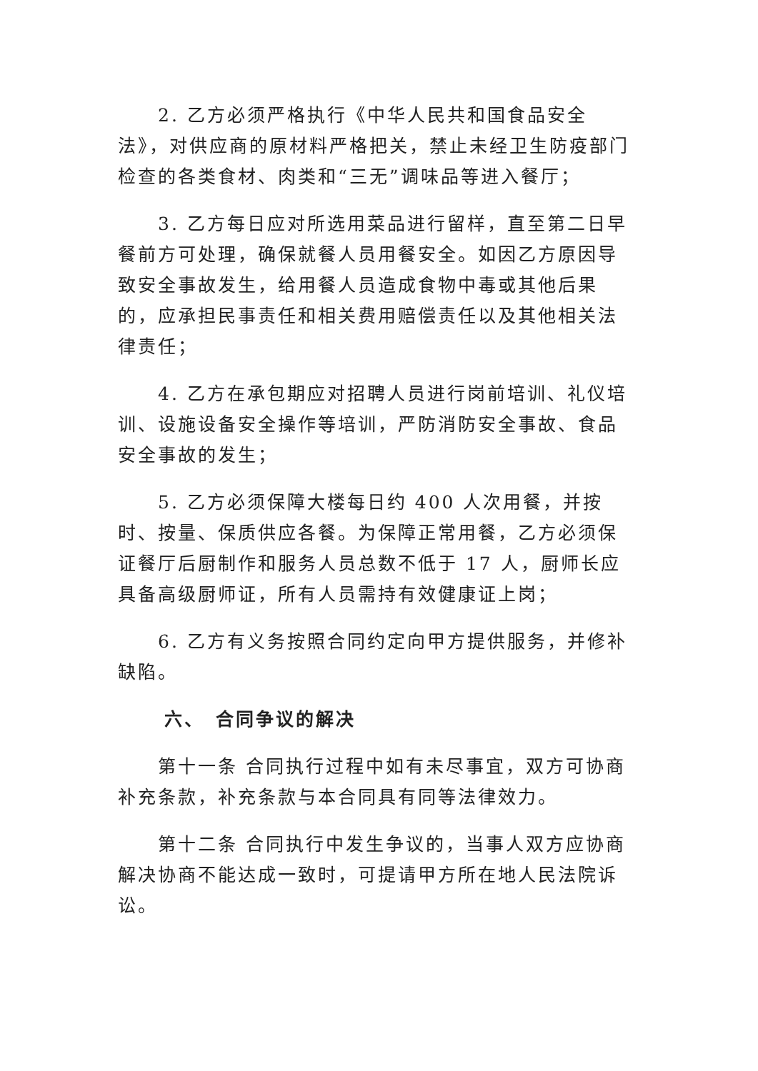2. 乙方必须严格执行《中华人民共和国食品安全法》，对供应商的原材料严格把关，禁止未经卫生防疫部门检查的各类食材、肉类和“三无”调味品等进入餐厅；
3. 乙方每日应对所选用菜品进行留样，直至第二日早餐前方可处理，确保就餐人员用餐安全。如因乙方原因导致安全事故发生，给用餐人员造成食物中毒或其他后果的，应承担民事责任和相关费用赔偿责任以及其他相关法律责任；
4. 乙方在承包期应对招聘人员进行岗前培训、礼仪培训、设施设备安全操作等培训，严防消防安全事故、食品安全事故的发生；
5. 乙方必须保障大楼每日约 400 人次用餐，并按时、按量、保质供应各餐。为保障正常用餐，乙方必须保证餐厅后厨制作和服务人员总数不低于 17 人，厨师长应具备高级厨师证，所有人员需持有效健康证上岗；
6. 乙方有义务按照合同约定向甲方提供服务，并修补缺陷。
六、　合同争议的解决
第十一条 合同执行过程中如有未尽事宜，双方可协商补充条款，补充条款与本合同具有同等法律效力。
第十二条 合同执行中发生争议的，当事人双方应协商解决协商不能达成一致时，可提请甲方所在地人民法院诉讼。